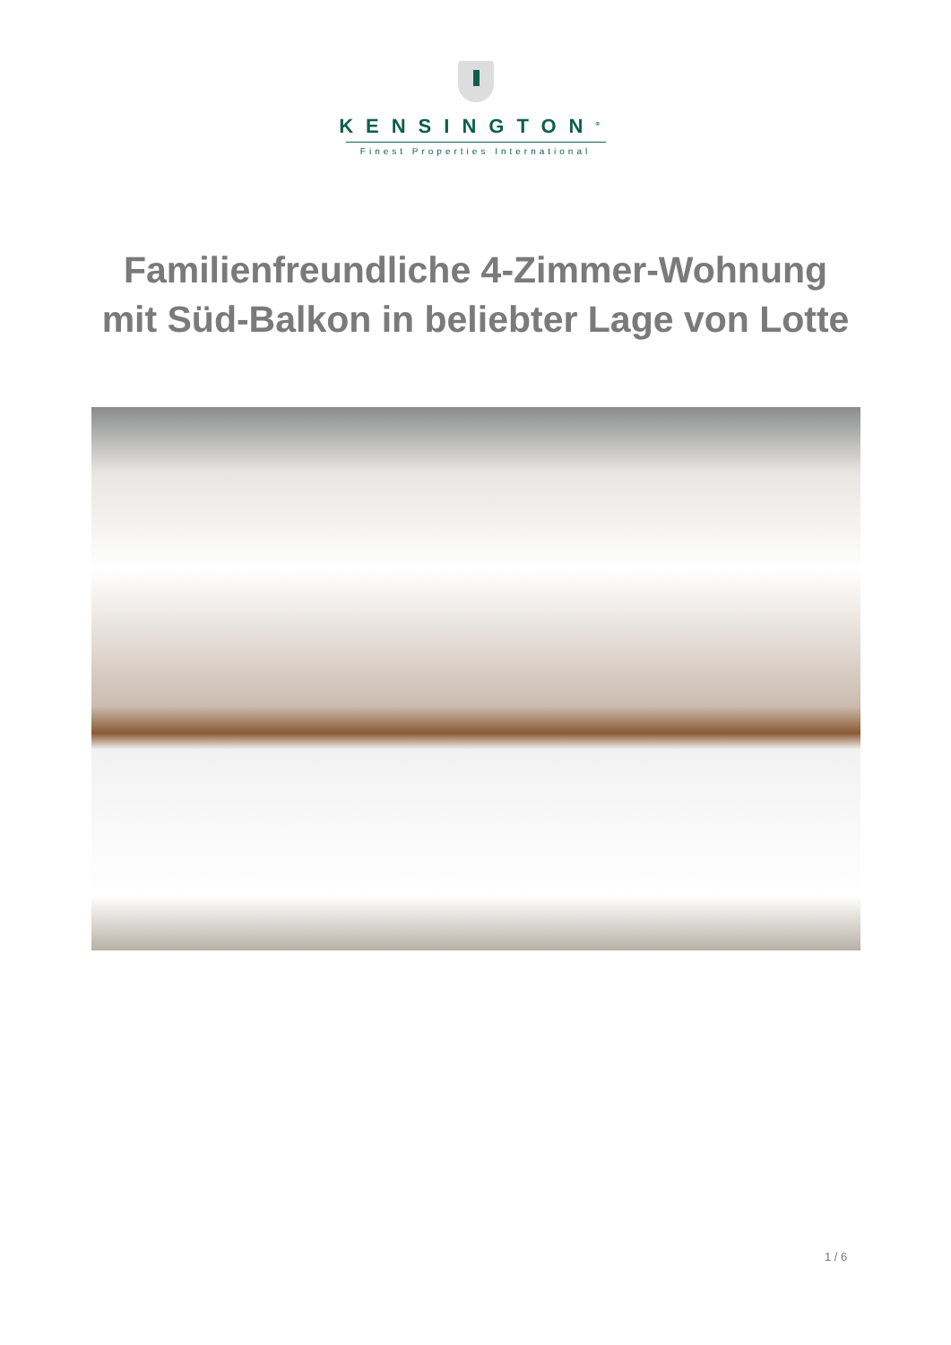KENSINGTON<sup>®</sup>
Finest Properties International
Familienfreundliche 4-Zimmer-Wohnung mit Süd-Balkon in beliebter Lage von Lotte
1 / 6